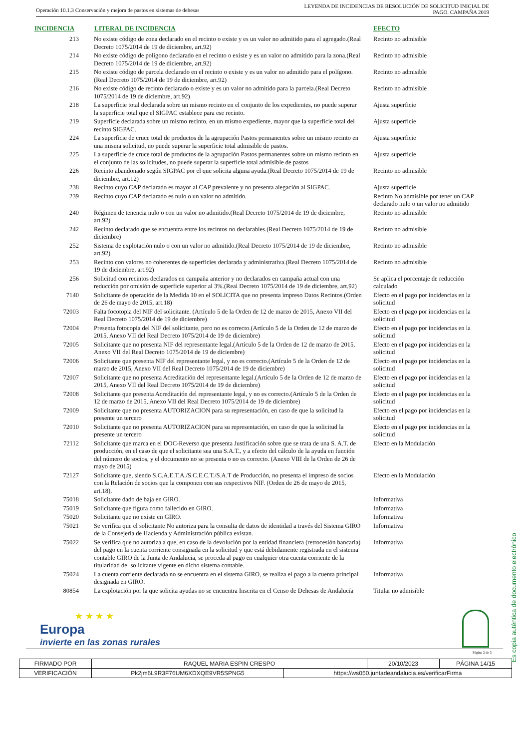Operación 10.1.3 Conservación y mejora de pastos en sistemas de dehesas
LEYENDA DE INCIDENCIAS DE RESOLUCIÓN DE SOLICITUD INICIAL DE
PAGO. CAMPAÑA 2019
| INCIDENCIA | LITERAL DE INCIDENCIA | EFECTO |
| --- | --- | --- |
| 213 | No existe código de zona declarado en el recinto o existe y es un valor no admitido para el agregado.(Real Decreto 1075/2014 de 19 de diciembre, art.92) | Recinto no admisible |
| 214 | No existe código de polígono declarado en el recinto o existe y es un valor no admitido para la zona.(Real Decreto 1075/2014 de 19 de diciembre, art.92) | Recinto no admisible |
| 215 | No existe código de parcela declarado en el recinto o existe y es un valor no admitido para el polígono.(Real Decreto 1075/2014 de 19 de diciembre, art.92) | Recinto no admisible |
| 216 | No existe código de recinto declarado o existe y es un valor no admitido para la parcela.(Real Decreto 1075/2014 de 19 de diciembre, art.92) | Recinto no admisible |
| 218 | La superficie total declarada sobre un mismo recinto en el conjunto de los expedientes, no puede superar la superficie total que el SIGPAC establece para ese recinto. | Ajusta superficie |
| 219 | Superficie declarada sobre un mismo recinto, en un mismo expediente, mayor que la superficie total del recinto SIGPAC. | Ajusta superficie |
| 224 | La superficie de cruce total de productos de la agrupación Pastos permanentes sobre un mismo recinto en una misma solicitud, no puede superar la superficie total admisible de pastos. | Ajusta superficie |
| 225 | La superficie de cruce total de productos de la agrupación Pastos permanentes sobre un mismo recinto en el conjunto de las solicitudes, no puede superar la superficie total admisible de pastos | Ajusta superficie |
| 226 | Recinto abandonado según SIGPAC por el que solicita alguna ayuda.(Real Decreto 1075/2014 de 19 de diciembre, art.12) | Recinto no admisible |
| 238 | Recinto cuyo CAP declarado es mayor al CAP prevalente y no presenta alegación al SIGPAC. | Ajusta superficie |
| 239 | Recinto cuyo CAP declarado es nulo o un valor no admitido. | Recinto No admisible por tener un CAP declarado nulo o un valor no admitido |
| 240 | Régimen de tenencia nulo o con un valor no admitido.(Real Decreto 1075/2014 de 19 de diciembre, art.92) | Recinto no admisible |
| 242 | Recinto declarado que se encuentra entre los recintos no declarables.(Real Decreto 1075/2014 de 19 de diciembre) | Recinto no admisible |
| 252 | Sistema de explotación nulo o con un valor no admitido.(Real Decreto 1075/2014 de 19 de diciembre, art.92) | Recinto no admisible |
| 253 | Recinto con valores no coherentes de superficies declarada y administrativa.(Real Decreto 1075/2014 de 19 de diciembre, art.92) | Recinto no admisible |
| 256 | Solicitud con recintos declarados en campaña anterior y no declarados en campaña actual con una reducción por omisión de superficie superior al 3%.(Real Decreto 1075/2014 de 19 de diciembre, art.92) | Se aplica el porcentaje de reducción calculado |
| 7140 | Solicitante de operación de la Medida 10 en el SOLICITA que no presenta impreso Datos Recintos.(Orden de 26 de mayo de 2015, art.18) | Efecto en el pago por incidencias en la solicitud |
| 72003 | Falta focotopia del NIF del solicitante. (Artículo 5 de la Orden de 12 de marzo de 2015, Anexo VII del Real Decreto 1075/2014 de 19 de diciembre) | Efecto en el pago por incidencias en la solicitud |
| 72004 | Presenta fotocopia del NIF del solicitante, pero no es correcto.(Artículo 5 de la Orden de 12 de marzo de 2015, Anexo VII del Real Decreto 1075/2014 de 19 de diciembre) | Efecto en el pago por incidencias en la solicitud |
| 72005 | Solicitante que no presenta NIF del representante legal.(Artículo 5 de la Orden de 12 de marzo de 2015, Anexo VII del Real Decreto 1075/2014 de 19 de diciembre) | Efecto en el pago por incidencias en la solicitud |
| 72006 | Solicitante que presenta NIF del representante legal, y no es correcto.(Artículo 5 de la Orden de 12 de marzo de 2015, Anexo VII del Real Decreto 1075/2014 de 19 de diciembre) | Efecto en el pago por incidencias en la solicitud |
| 72007 | Solicitante que no presenta Acreditación del representante legal.(Artículo 5 de la Orden de 12 de marzo de 2015, Anexo VII del Real Decreto 1075/2014 de 19 de diciembre) | Efecto en el pago por incidencias en la solicitud |
| 72008 | Solicitante que presenta Acreditación del representante legal, y no es correcto.(Artículo 5 de la Orden de 12 de marzo de 2015, Anexo VII del Real Decreto 1075/2014 de 19 de diciembre) | Efecto en el pago por incidencias en la solicitud |
| 72009 | Solicitante que no presenta AUTORIZACION para su representación, en caso de que la solicitud la presente un tercero | Efecto en el pago por incidencias en la solicitud |
| 72010 | Solicitante que no presenta AUTORIZACION para su representación, en caso de que la solicitud la presente un tercero | Efecto en el pago por incidencias en la solicitud |
| 72112 | Solicitante que marca en el DOC-Reverso que presenta Justificación sobre que se trata de una S. A.T. de producción, en el caso de que el solicitante sea una S.A.T., y a efecto del cálculo de la ayuda en función del número de socios, y el documento no se presenta o no es correcto. (Anexo VIII de la Orden de 26 de mayo de 2015) | Efecto en la Modulación |
| 72127 | Solicitante que, siendo S.C.A.E.T.A./S.C.E.C.T./S.A.T de Producción, no presenta el impreso de socios con la Relación de socios que la componen con sus respectivos NIF. (Orden de 26 de mayo de 2015, art.18). | Efecto en la Modulación |
| 75018 | Solicitante dado de baja en GIRO. | Informativa |
| 75019 | Solicitante que figura como fallecido en GIRO. | Informativa |
| 75020 | Solicitante que no existe en GIRO. | Informativa |
| 75021 | Se verifica que el solicitante No autoriza para la consulta de datos de identidad a través del Sistema GIRO de la Consejería de Hacienda y Administración pública existan. | Informativa |
| 75022 | Se verifica que no autoriza a que, en caso de la devolución por la entidad financiera (retrocesión bancaria) del pago en la cuenta corriente consignada en la solicitud y que está debidamente registrada en el sistema contable GIRO de la Junta de Andalucia, se proceda al pago en cualquier otra cuenta corriente de la titularidad del solicitante vigente en dicho sistema contable. | Informativa |
| 75024 | La cuenta corriente declarada no se encuentra en el sistema GIRO, se realiza el pago a la cuenta principal designada en GIRO. | Informativa |
| 80854 | La explotación por la que solicita ayudas no se encuentra Inscrita en el Censo de Dehesas de Andalucía | Titular no admisible |
★ ★ ★ ★
Europa
invierte en las zonas rurales
Página 2 de 3
| FIRMADO POR | RAQUEL MARIA ESPIN CRESPO | | 20/10/2023 | PÁGINA 14/15 |
| VERIFICACIÓN | Pk2jm6L9R3F76UM6XDXQE9VR5SPNG5 | https://ws050.juntadeandalucia.es/verificarFirma | | |
Es copia auténtica de documento electrónico